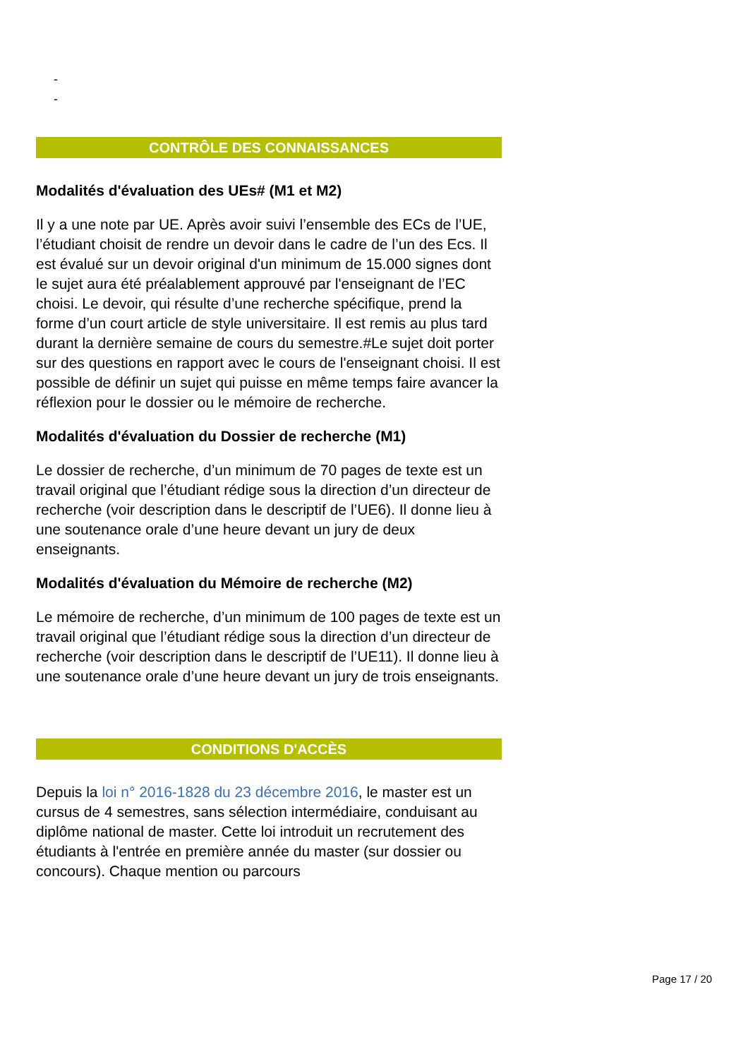-
-
CONTRÔLE DES CONNAISSANCES
Modalités d'évaluation des UEs# (M1 et M2)
Il y a une note par UE. Après avoir suivi l’ensemble des ECs de l’UE, l’étudiant choisit de rendre un devoir dans le cadre de l’un des Ecs. Il est évalué sur un devoir original d'un minimum de 15.000 signes dont le sujet aura été préalablement approuvé par l'enseignant de l’EC choisi. Le devoir, qui résulte d’une recherche spécifique, prend la forme d’un court article de style universitaire. Il est remis au plus tard durant la dernière semaine de cours du semestre.#Le sujet doit porter sur des questions en rapport avec le cours de l'enseignant choisi. Il est possible de définir un sujet qui puisse en même temps faire avancer la réflexion pour le dossier ou le mémoire de recherche.
Modalités d'évaluation du Dossier de recherche (M1)
Le dossier de recherche, d’un minimum de 70 pages de texte est un travail original que l’étudiant rédige sous la direction d’un directeur de recherche (voir description dans le descriptif de l’UE6). Il donne lieu à une soutenance orale d’une heure devant un jury de deux enseignants.
Modalités d'évaluation du Mémoire de recherche (M2)
Le mémoire de recherche, d’un minimum de 100 pages de texte est un travail original que l’étudiant rédige sous la direction d’un directeur de recherche (voir description dans le descriptif de l’UE11). Il donne lieu à une soutenance orale d’une heure devant un jury de trois enseignants.
CONDITIONS D'ACCÈS
Depuis la loi n° 2016-1828 du 23 décembre 2016, le master est un cursus de 4 semestres, sans sélection intermédiaire, conduisant au diplôme national de master. Cette loi introduit un recrutement des étudiants à l'entrée en première année du master (sur dossier ou concours). Chaque mention ou parcours
Page 17 / 20